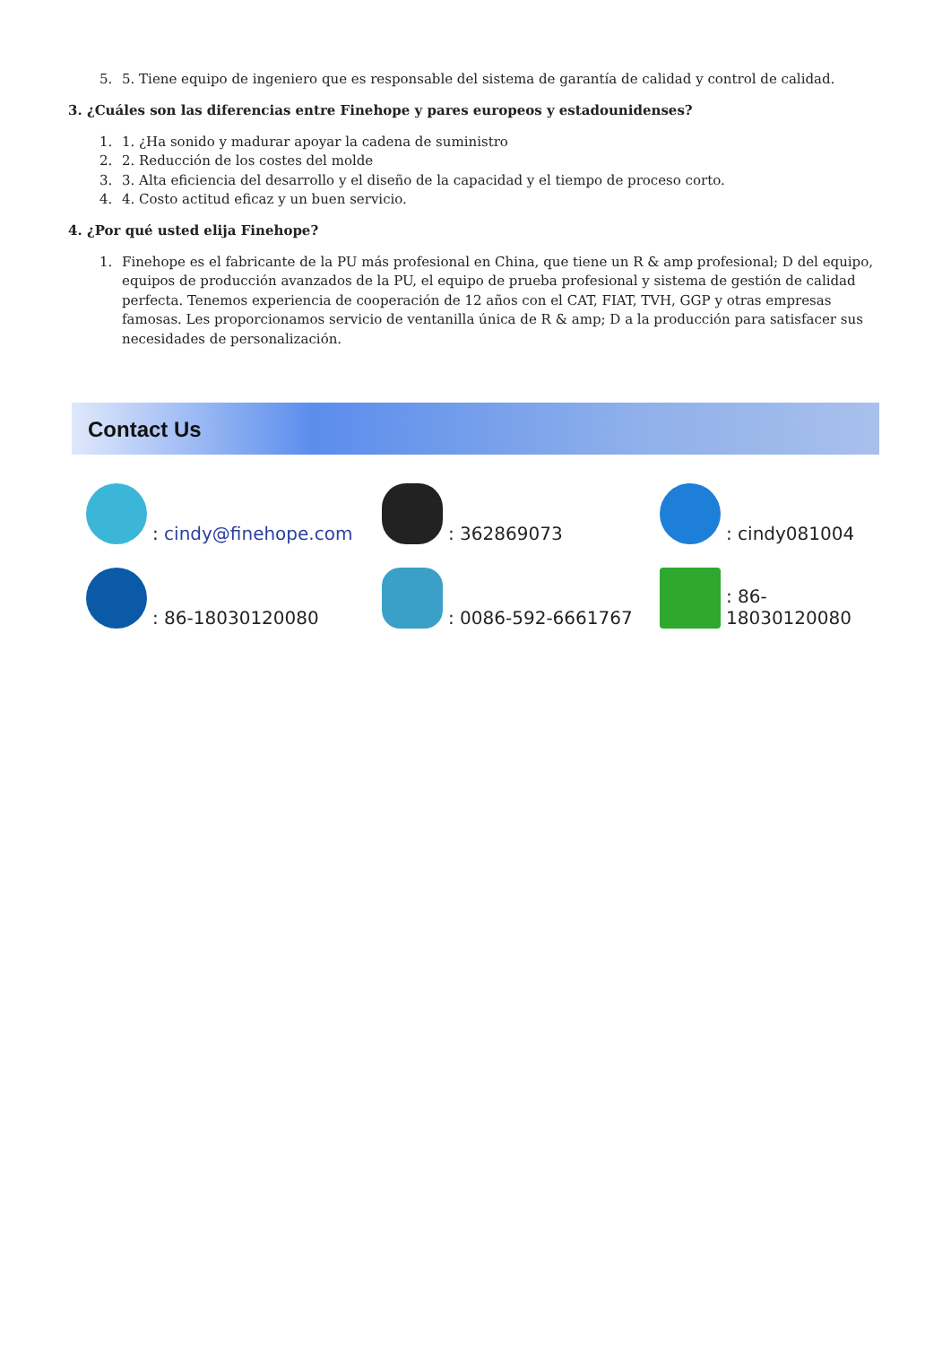5. 5. Tiene equipo de ingeniero que es responsable del sistema de garantía de calidad y control de calidad.
3. ¿Cuáles son las diferencias entre Finehope y pares europeos y estadounidenses?
1. 1. ¿Ha sonido y madurar apoyar la cadena de suministro
2. 2. Reducción de los costes del molde
3. 3. Alta eficiencia del desarrollo y el diseño de la capacidad y el tiempo de proceso corto.
4. 4. Costo actitud eficaz y un buen servicio.
4. ¿Por qué usted elija Finehope?
1. Finehope es el fabricante de la PU más profesional en China, que tiene un R & amp profesional; D del equipo, equipos de producción avanzados de la PU, el equipo de prueba profesional y sistema de gestión de calidad perfecta. Tenemos experiencia de cooperación de 12 años con el CAT, FIAT, TVH, GGP y otras empresas famosas. Les proporcionamos servicio de ventanilla única de R & amp; D a la producción para satisfacer sus necesidades de personalización.
Contact Us
: cindy@finehope.com
: 362869073
: cindy081004
: 86-18030120080
: 0086-592-6661767
: 86-18030120080